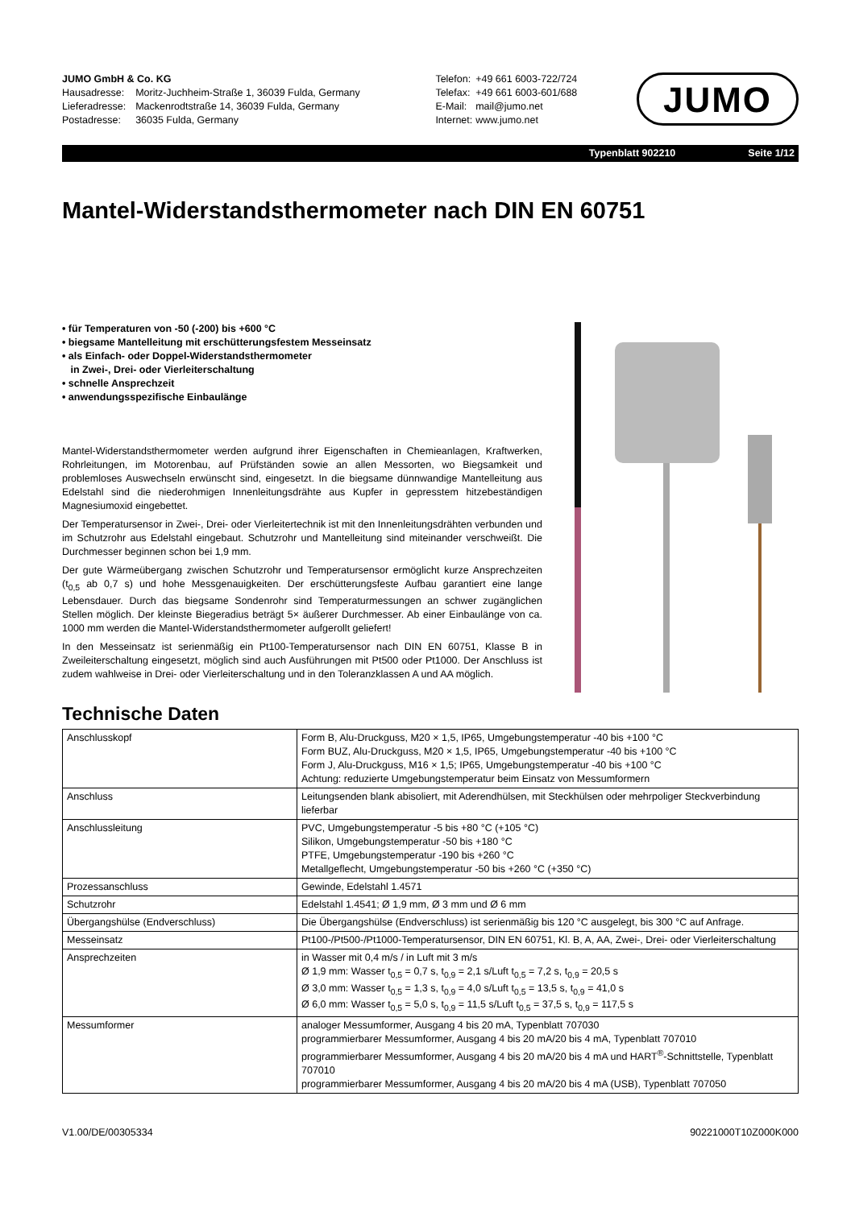JUMO GmbH & Co. KG
| Hausadresse: | Moritz-Juchheim-Straße 1, 36039 Fulda, Germany |
| Lieferadresse: | Mackenrodtstraße 14, 36039 Fulda, Germany |
| Postadresse: | 36035 Fulda, Germany |
| Telefon: | +49 661 6003-722/724 |
| Telefax: | +49 661 6003-601/688 |
| E-Mail: | mail@jumo.net |
| Internet: | www.jumo.net |
JUMO
Typenblatt 902210 Seite 1/12
Mantel-Widerstandsthermometer nach DIN EN 60751
• für Temperaturen von -50 (-200) bis +600 °C
• biegsame Mantelleitung mit erschütterungsfestem Messeinsatz
• als Einfach- oder Doppel-Widerstandsthermometer
in Zwei-, Drei- oder Vierleiterschaltung
• schnelle Ansprechzeit
• anwendungsspezifische Einbaulänge
Mantel-Widerstandsthermometer werden aufgrund ihrer Eigenschaften in Chemieanlagen, Kraftwerken, Rohrleitungen, im Motorenbau, auf Prüfständen sowie an allen Messorten, wo Biegsamkeit und problemloses Auswechseln erwünscht sind, eingesetzt. In die biegsame dünnwandige Mantelleitung aus Edelstahl sind die niederohmigen Innenleitungsdrähte aus Kupfer in gepresstem hitzebeständigen Magnesiumoxid eingebettet.
Der Temperatursensor in Zwei-, Drei- oder Vierleitertechnik ist mit den Innenleitungsdrähten verbunden und im Schutzrohr aus Edelstahl eingebaut. Schutzrohr und Mantelleitung sind miteinander verschweißt. Die Durchmesser beginnen schon bei 1,9 mm.
Der gute Wärmeübergang zwischen Schutzrohr und Temperatursensor ermöglicht kurze Ansprechzeiten (t<sub>0,5</sub> ab 0,7 s) und hohe Messgenauigkeiten. Der erschütterungsfeste Aufbau garantiert eine lange Lebensdauer. Durch das biegsame Sondenrohr sind Temperaturmessungen an schwer zugänglichen Stellen möglich. Der kleinste Biegeradius beträgt 5× äußerer Durchmesser. Ab einer Einbaulänge von ca. 1000 mm werden die Mantel-Widerstandsthermometer aufgerollt geliefert!
In den Messeinsatz ist serienmäßig ein Pt100-Temperatursensor nach DIN EN 60751, Klasse B in Zweileiterschaltung eingesetzt, möglich sind auch Ausführungen mit Pt500 oder Pt1000. Der Anschluss ist zudem wahlweise in Drei- oder Vierleiterschaltung und in den Toleranzklassen A und AA möglich.
Technische Daten
| Anschlusskopf | Form B, Alu-Druckguss, M20 × 1,5, IP65, Umgebungstemperatur -40 bis +100 °C Form BUZ, Alu-Druckguss, M20 × 1,5, IP65, Umgebungstemperatur -40 bis +100 °C Form J, Alu-Druckguss, M16 × 1,5; IP65, Umgebungstemperatur -40 bis +100 °C Achtung: reduzierte Umgebungstemperatur beim Einsatz von Messumformern |
| Anschluss | Leitungsenden blank abisoliert, mit Aderendhülsen, mit Steckhülsen oder mehrpoliger Steckverbindung lieferbar |
| Anschlussleitung | PVC, Umgebungstemperatur -5 bis +80 °C (+105 °C) Silikon, Umgebungstemperatur -50 bis +180 °C PTFE, Umgebungstemperatur -190 bis +260 °C Metallgeflecht, Umgebungstemperatur -50 bis +260 °C (+350 °C) |
| Prozessanschluss | Gewinde, Edelstahl 1.4571 |
| Schutzrohr | Edelstahl 1.4541; Ø 1,9 mm, Ø 3 mm und Ø 6 mm |
| Übergangshülse (Endverschluss) | Die Übergangshülse (Endverschluss) ist serienmäßig bis 120 °C ausgelegt, bis 300 °C auf Anfrage. |
| Messeinsatz | Pt100-/Pt500-/Pt1000-Temperatursensor, DIN EN 60751, Kl. B, A, AA, Zwei-, Drei- oder Vierleiterschaltung |
| Ansprechzeiten | in Wasser mit 0,4 m/s / in Luft mit 3 m/s Ø 1,9 mm: Wasser t<sub>0,5</sub> = 0,7 s, t<sub>0,9</sub> = 2,1 s/Luft t<sub>0,5</sub> = 7,2 s, t<sub>0,9</sub> = 20,5 s Ø 3,0 mm: Wasser t<sub>0,5</sub> = 1,3 s, t<sub>0,9</sub> = 4,0 s/Luft t<sub>0,5</sub> = 13,5 s, t<sub>0,9</sub> = 41,0 s Ø 6,0 mm: Wasser t<sub>0,5</sub> = 5,0 s, t<sub>0,9</sub> = 11,5 s/Luft t<sub>0,5</sub> = 37,5 s, t<sub>0,9</sub> = 117,5 s |
| Messumformer | analoger Messumformer, Ausgang 4 bis 20 mA, Typenblatt 707030 programmierbarer Messumformer, Ausgang 4 bis 20 mA/20 bis 4 mA, Typenblatt 707010 programmierbarer Messumformer, Ausgang 4 bis 20 mA/20 bis 4 mA und HART<sup>®</sup>-Schnittstelle, Typenblatt 707010 programmierbarer Messumformer, Ausgang 4 bis 20 mA/20 bis 4 mA (USB), Typenblatt 707050 |
V1.00/DE/00305334 90221000T10Z000K000